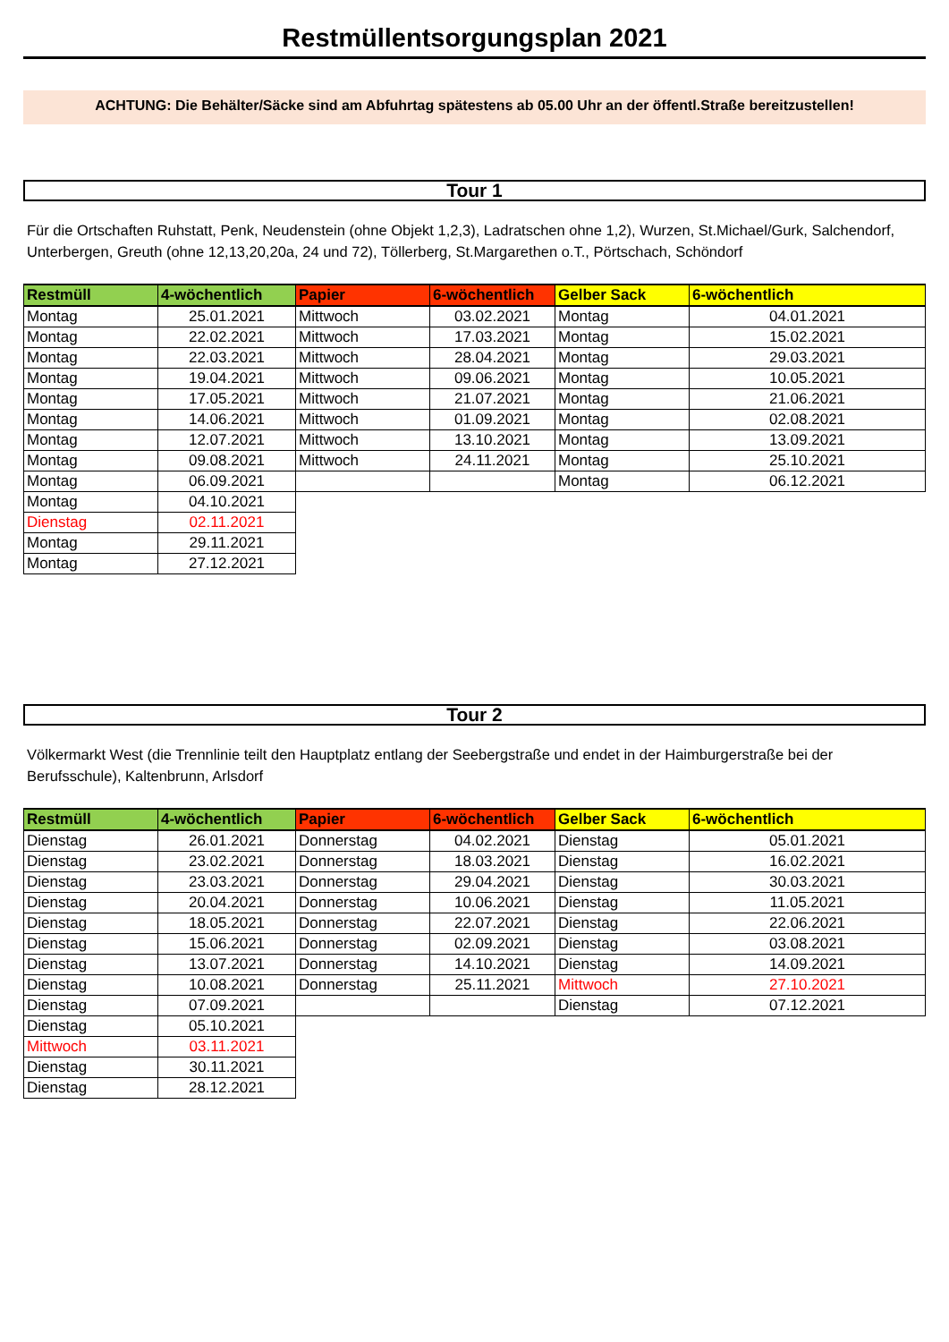Restmüllentsorgungsplan 2021
ACHTUNG: Die Behälter/Säcke sind am Abfuhrtag spätestens ab 05.00 Uhr an der öffentl.Straße bereitzustellen!
Tour 1
Für die Ortschaften Ruhstatt, Penk, Neudenstein (ohne Objekt 1,2,3), Ladratschen ohne 1,2), Wurzen, St.Michael/Gurk, Salchendorf, Unterbergen, Greuth (ohne 12,13,20,20a, 24 und 72), Töllerberg, St.Margarethen o.T., Pörtschach, Schöndorf
| Restmüll | 4-wöchentlich | Papier | 6-wöchentlich | Gelber Sack | 6-wöchentlich |
| --- | --- | --- | --- | --- | --- |
| Montag | 25.01.2021 | Mittwoch | 03.02.2021 | Montag | 04.01.2021 |
| Montag | 22.02.2021 | Mittwoch | 17.03.2021 | Montag | 15.02.2021 |
| Montag | 22.03.2021 | Mittwoch | 28.04.2021 | Montag | 29.03.2021 |
| Montag | 19.04.2021 | Mittwoch | 09.06.2021 | Montag | 10.05.2021 |
| Montag | 17.05.2021 | Mittwoch | 21.07.2021 | Montag | 21.06.2021 |
| Montag | 14.06.2021 | Mittwoch | 01.09.2021 | Montag | 02.08.2021 |
| Montag | 12.07.2021 | Mittwoch | 13.10.2021 | Montag | 13.09.2021 |
| Montag | 09.08.2021 | Mittwoch | 24.11.2021 | Montag | 25.10.2021 |
| Montag | 06.09.2021 | | | Montag | 06.12.2021 |
| Montag | 04.10.2021 | | | | |
| Dienstag | 02.11.2021 | | | | |
| Montag | 29.11.2021 | | | | |
| Montag | 27.12.2021 | | | | |
Tour 2
Völkermarkt West (die Trennlinie teilt den Hauptplatz entlang der Seebergstraße und endet in der Haimburgerstraße bei der Berufsschule), Kaltenbrunn, Arlsdorf
| Restmüll | 4-wöchentlich | Papier | 6-wöchentlich | Gelber Sack | 6-wöchentlich |
| --- | --- | --- | --- | --- | --- |
| Dienstag | 26.01.2021 | Donnerstag | 04.02.2021 | Dienstag | 05.01.2021 |
| Dienstag | 23.02.2021 | Donnerstag | 18.03.2021 | Dienstag | 16.02.2021 |
| Dienstag | 23.03.2021 | Donnerstag | 29.04.2021 | Dienstag | 30.03.2021 |
| Dienstag | 20.04.2021 | Donnerstag | 10.06.2021 | Dienstag | 11.05.2021 |
| Dienstag | 18.05.2021 | Donnerstag | 22.07.2021 | Dienstag | 22.06.2021 |
| Dienstag | 15.06.2021 | Donnerstag | 02.09.2021 | Dienstag | 03.08.2021 |
| Dienstag | 13.07.2021 | Donnerstag | 14.10.2021 | Dienstag | 14.09.2021 |
| Dienstag | 10.08.2021 | Donnerstag | 25.11.2021 | Mittwoch | 27.10.2021 |
| Dienstag | 07.09.2021 | | | Dienstag | 07.12.2021 |
| Dienstag | 05.10.2021 | | | | |
| Mittwoch | 03.11.2021 | | | | |
| Dienstag | 30.11.2021 | | | | |
| Dienstag | 28.12.2021 | | | | |